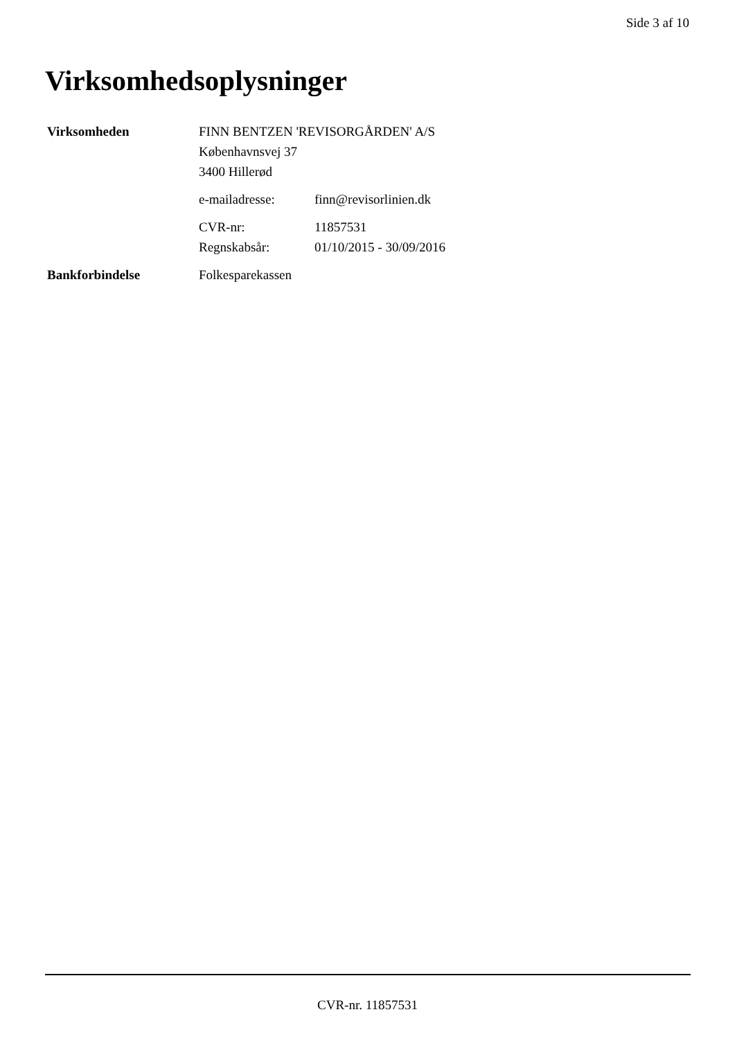Side 3 af 10
Virksomhedsoplysninger
Virksomheden FINN BENTZEN 'REVISORGÅRDEN' A/S
Københavnsvej 37
3400 Hillerød
e-mailadresse: finn@revisorlinien.dk
CVR-nr: 11857531
Regnskabsår: 01/10/2015 - 30/09/2016
Bankforbindelse Folkesparekassen
CVR-nr. 11857531